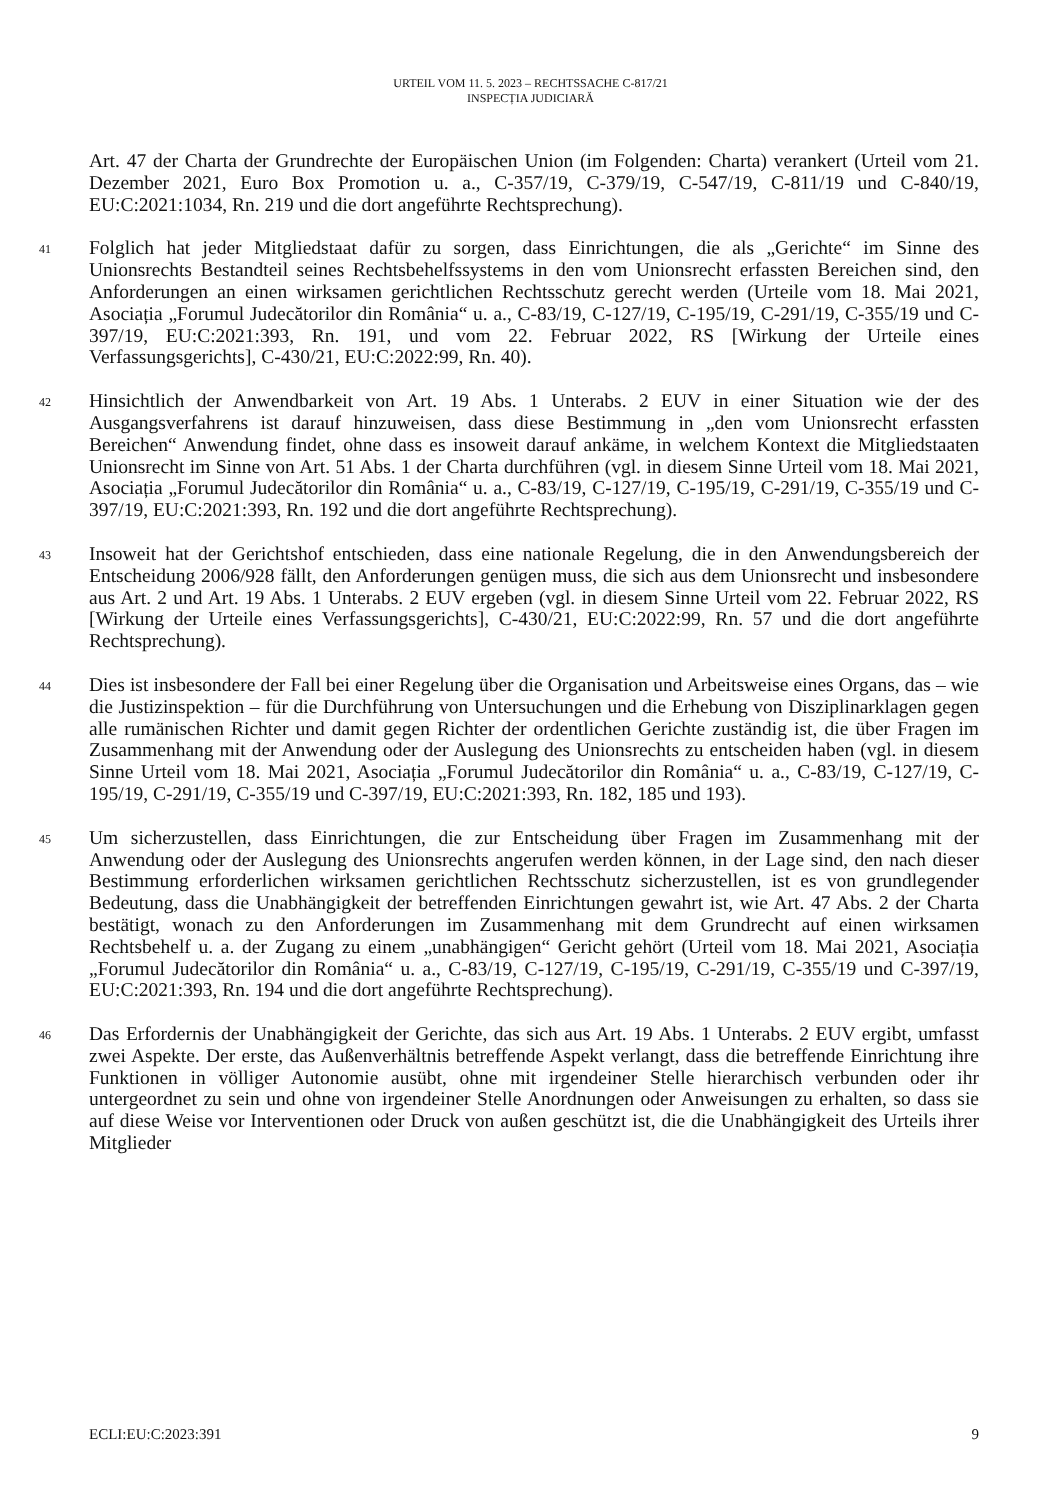URTEIL VOM 11. 5. 2023 – RECHTSSACHE C-817/21
INSPECȚIA JUDICIARĂ
Art. 47 der Charta der Grundrechte der Europäischen Union (im Folgenden: Charta) verankert (Urteil vom 21. Dezember 2021, Euro Box Promotion u. a., C-357/19, C-379/19, C-547/19, C-811/19 und C-840/19, EU:C:2021:1034, Rn. 219 und die dort angeführte Rechtsprechung).
41 Folglich hat jeder Mitgliedstaat dafür zu sorgen, dass Einrichtungen, die als „Gerichte“ im Sinne des Unionsrechts Bestandteil seines Rechtsbehelfssystems in den vom Unionsrecht erfassten Bereichen sind, den Anforderungen an einen wirksamen gerichtlichen Rechtsschutz gerecht werden (Urteile vom 18. Mai 2021, Asociația „Forumul Judecătorilor din România“ u. a., C-83/19, C-127/19, C-195/19, C-291/19, C-355/19 und C-397/19, EU:C:2021:393, Rn. 191, und vom 22. Februar 2022, RS [Wirkung der Urteile eines Verfassungsgerichts], C-430/21, EU:C:2022:99, Rn. 40).
42 Hinsichtlich der Anwendbarkeit von Art. 19 Abs. 1 Unterabs. 2 EUV in einer Situation wie der des Ausgangsverfahrens ist darauf hinzuweisen, dass diese Bestimmung in „den vom Unionsrecht erfassten Bereichen“ Anwendung findet, ohne dass es insoweit darauf ankäme, in welchem Kontext die Mitgliedstaaten Unionsrecht im Sinne von Art. 51 Abs. 1 der Charta durchführen (vgl. in diesem Sinne Urteil vom 18. Mai 2021, Asociația „Forumul Judecătorilor din România“ u. a., C-83/19, C-127/19, C-195/19, C-291/19, C-355/19 und C-397/19, EU:C:2021:393, Rn. 192 und die dort angeführte Rechtsprechung).
43 Insoweit hat der Gerichtshof entschieden, dass eine nationale Regelung, die in den Anwendungsbereich der Entscheidung 2006/928 fällt, den Anforderungen genügen muss, die sich aus dem Unionsrecht und insbesondere aus Art. 2 und Art. 19 Abs. 1 Unterabs. 2 EUV ergeben (vgl. in diesem Sinne Urteil vom 22. Februar 2022, RS [Wirkung der Urteile eines Verfassungsgerichts], C-430/21, EU:C:2022:99, Rn. 57 und die dort angeführte Rechtsprechung).
44 Dies ist insbesondere der Fall bei einer Regelung über die Organisation und Arbeitsweise eines Organs, das – wie die Justizinspektion – für die Durchführung von Untersuchungen und die Erhebung von Disziplinarklagen gegen alle rumänischen Richter und damit gegen Richter der ordentlichen Gerichte zuständig ist, die über Fragen im Zusammenhang mit der Anwendung oder der Auslegung des Unionsrechts zu entscheiden haben (vgl. in diesem Sinne Urteil vom 18. Mai 2021, Asociația „Forumul Judecătorilor din România“ u. a., C-83/19, C-127/19, C-195/19, C-291/19, C-355/19 und C-397/19, EU:C:2021:393, Rn. 182, 185 und 193).
45 Um sicherzustellen, dass Einrichtungen, die zur Entscheidung über Fragen im Zusammenhang mit der Anwendung oder der Auslegung des Unionsrechts angerufen werden können, in der Lage sind, den nach dieser Bestimmung erforderlichen wirksamen gerichtlichen Rechtsschutz sicherzustellen, ist es von grundlegender Bedeutung, dass die Unabhängigkeit der betreffenden Einrichtungen gewahrt ist, wie Art. 47 Abs. 2 der Charta bestätigt, wonach zu den Anforderungen im Zusammenhang mit dem Grundrecht auf einen wirksamen Rechtsbehelf u. a. der Zugang zu einem „unabhängigen“ Gericht gehört (Urteil vom 18. Mai 2021, Asociația „Forumul Judecătorilor din România“ u. a., C-83/19, C-127/19, C-195/19, C-291/19, C-355/19 und C-397/19, EU:C:2021:393, Rn. 194 und die dort angeführte Rechtsprechung).
46 Das Erfordernis der Unabhängigkeit der Gerichte, das sich aus Art. 19 Abs. 1 Unterabs. 2 EUV ergibt, umfasst zwei Aspekte. Der erste, das Außenverhältnis betreffende Aspekt verlangt, dass die betreffende Einrichtung ihre Funktionen in völliger Autonomie ausübt, ohne mit irgendeiner Stelle hierarchisch verbunden oder ihr untergeordnet zu sein und ohne von irgendeiner Stelle Anordnungen oder Anweisungen zu erhalten, so dass sie auf diese Weise vor Interventionen oder Druck von außen geschützt ist, die die Unabhängigkeit des Urteils ihrer Mitglieder
ECLI:EU:C:2023:391 9